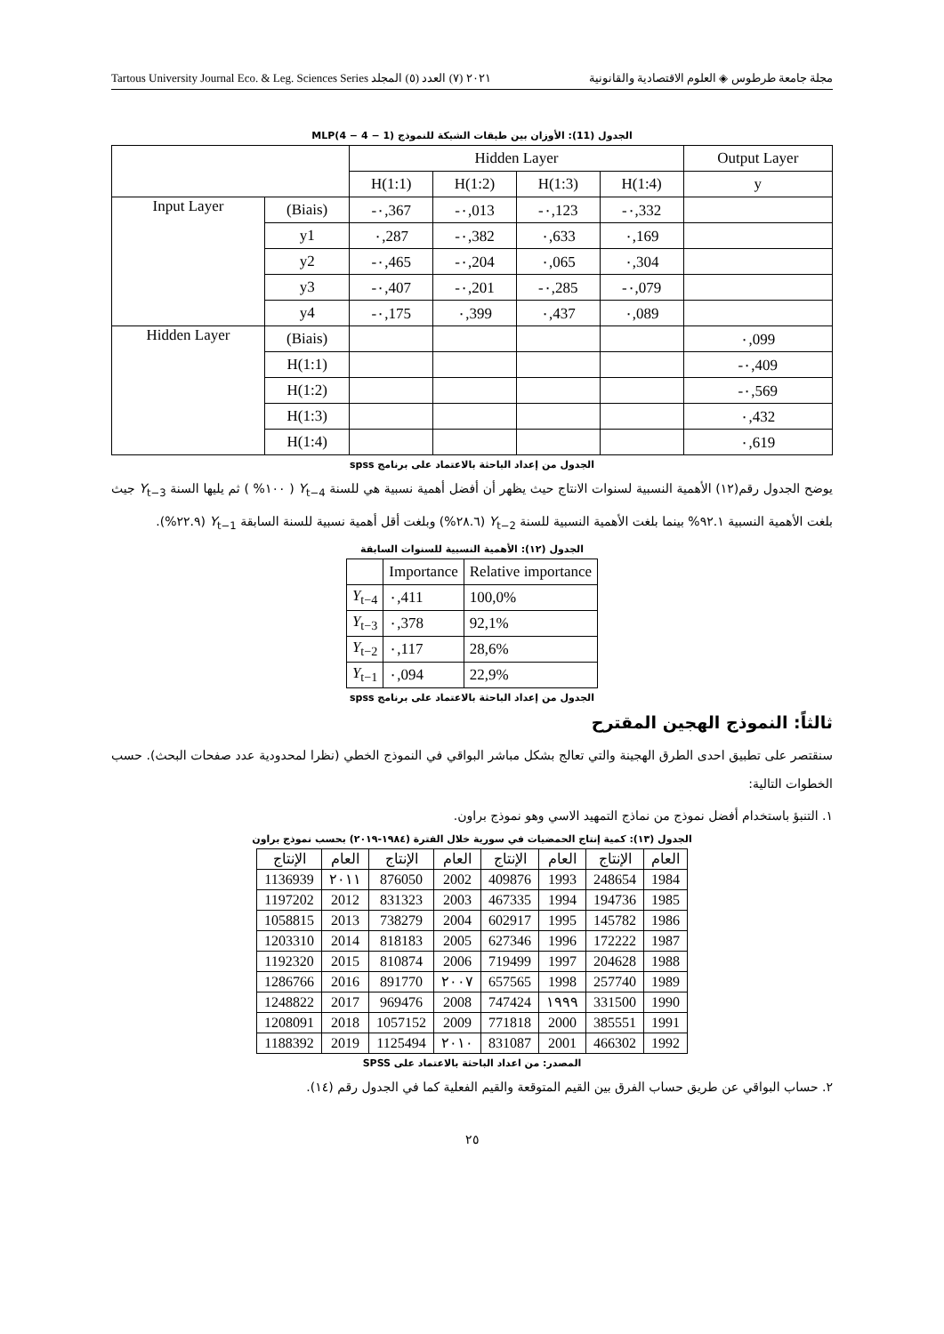Tartous University Journal Eco. & Leg. Sciences Series ٢٠٢١ (٧) العدد (٥) المجلد مجلة جامعة طرطوس ◈ العلوم الاقتصادية والقانونية
الجدول (11): الأوزان بين طبقات الشبكة للنموذج MLP(4 − 4 − 1)
| | | Hidden Layer | | | | Output Layer |
| --- | --- | --- | --- | --- | --- | --- |
| | | H(1:1) | H(1:2) | H(1:3) | H(1:4) | y |
| Input Layer | (Biais) | -٠,367 | -٠,013 | -٠,123 | -٠,332 | |
| | y1 | ٠,287 | -٠,382 | ٠,633 | ٠,169 | |
| | y2 | -٠,465 | -٠,204 | ٠,065 | ٠,304 | |
| | y3 | -٠,407 | -٠,201 | -٠,285 | -٠,079 | |
| | y4 | -٠,175 | ٠,399 | ٠,437 | ٠,089 | |
| Hidden Layer | (Biais) | | | | | ٠,099 |
| | H(1:1) | | | | | -٠,409 |
| | H(1:2) | | | | | -٠,569 |
| | H(1:3) | | | | | ٠,432 |
| | H(1:4) | | | | | ٠,619 |
الجدول من إعداد الباحثة بالاعتماد على برنامج spss
يوضح الجدول رقم(١٢) الأهمية النسبية لسنوات الانتاج حيث يظهر أن أفضل أهمية نسبية هي للسنة Y<sub>t−4</sub> ( ١٠٠% ) ثم يليها السنة Y<sub>t−3</sub> جيث بلغت الأهمية النسبية ٩٢.١% بينما بلغت الأهمية النسبية للسنة Y<sub>t−2</sub> (٢٨.٦%) وبلغت أقل أهمية نسبية للسنة السابقة Y<sub>t−1</sub> (٢٢.٩%).
الجدول (١٢): الأهمية النسبية للسنوات السابقة
| | Importance | Relative importance |
| --- | --- | --- |
| Y<sub>t−4</sub> | ٠,411 | 100,0% |
| Y<sub>t−3</sub> | ٠,378 | 92,1% |
| Y<sub>t−2</sub> | ٠,117 | 28,6% |
| Y<sub>t−1</sub> | ٠,094 | 22,9% |
الجدول من إعداد الباحثة بالاعتماد على برنامج spss
ثالثاً: النموذج الهجين المقترح
سنقتصر على تطبيق احدى الطرق الهجينة والتي تعالج بشكل مباشر البواقي في النموذج الخطي (نظرا لمحدودية عدد صفحات البحث). حسب الخطوات التالية:
١. التنبؤ باستخدام أفضل نموذج من نماذج التمهيد الاسي وهو نموذج براون.
الجدول (١٣): كمية إنتاج الحمضيات في سورية خلال الفترة (١٩٨٤-٢٠١٩) بحسب نموذج براون
| العام | الإنتاج | العام | الإنتاج | العام | الإنتاج | العام | الإنتاج |
| --- | --- | --- | --- | --- | --- | --- | --- |
| 1984 | 248654 | 1993 | 409876 | 2002 | 876050 | ٢٠١١ | 1136939 |
| 1985 | 194736 | 1994 | 467335 | 2003 | 831323 | 2012 | 1197202 |
| 1986 | 145782 | 1995 | 602917 | 2004 | 738279 | 2013 | 1058815 |
| 1987 | 172222 | 1996 | 627346 | 2005 | 818183 | 2014 | 1203310 |
| 1988 | 204628 | 1997 | 719499 | 2006 | 810874 | 2015 | 1192320 |
| 1989 | 257740 | 1998 | 657565 | ٢٠٠٧ | 891770 | 2016 | 1286766 |
| 1990 | 331500 | ١٩٩٩ | 747424 | 2008 | 969476 | 2017 | 1248822 |
| 1991 | 385551 | 2000 | 771818 | 2009 | 1057152 | 2018 | 1208091 |
| 1992 | 466302 | 2001 | 831087 | ٢٠١٠ | 1125494 | 2019 | 1188392 |
المصدر: من اعداد الباحثة بالاعتماد على SPSS
٢. حساب البواقي عن طريق حساب الفرق بين القيم المتوقعة والقيم الفعلية كما في الجدول رقم (١٤).
٢٥